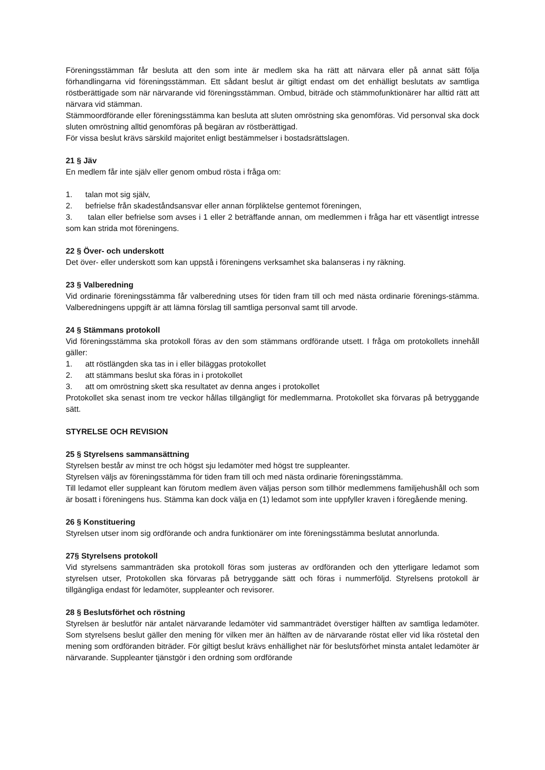Föreningsstämman får besluta att den som inte är medlem ska ha rätt att närvara eller på annat sätt följa förhandlingarna vid föreningsstämman. Ett sådant beslut är giltigt endast om det enhälligt beslutats av samtliga röstberättigade som när närvarande vid föreningsstämman. Ombud, biträde och stämmofunktionärer har alltid rätt att närvara vid stämman.
Stämmoordförande eller föreningsstämma kan besluta att sluten omröstning ska genomföras. Vid personval ska dock sluten omröstning alltid genomföras på begäran av röstberättigad.
För vissa beslut krävs särskild majoritet enligt bestämmelser i bostadsrättslagen.
21 § Jäv
En medlem får inte själv eller genom ombud rösta i fråga om:
1. talan mot sig själv,
2. befrielse från skadeståndsansvar eller annan förpliktelse gentemot föreningen,
3. talan eller befrielse som avses i 1 eller 2 beträffande annan, om medlemmen i fråga har ett väsentligt intresse som kan strida mot föreningens.
22 § Över- och underskott
Det över- eller underskott som kan uppstå i föreningens verksamhet ska balanseras i ny räkning.
23 § Valberedning
Vid ordinarie föreningsstämma får valberedning utses för tiden fram till och med nästa ordinarie förenings-stämma. Valberedningens uppgift är att lämna förslag till samtliga personval samt till arvode.
24 § Stämmans protokoll
Vid föreningsstämma ska protokoll föras av den som stämmans ordförande utsett. I fråga om protokollets innehåll gäller:
1. att röstlängden ska tas in i eller biläggas protokollet
2. att stämmans beslut ska föras in i protokollet
3. att om omröstning skett ska resultatet av denna anges i protokollet
Protokollet ska senast inom tre veckor hållas tillgängligt för medlemmarna. Protokollet ska förvaras på betryggande sätt.
STYRELSE OCH REVISION
25 § Styrelsens sammansättning
Styrelsen består av minst tre och högst sju ledamöter med högst tre suppleanter.
Styrelsen väljs av föreningsstämma för tiden fram till och med nästa ordinarie föreningsstämma.
Till ledamot eller suppleant kan förutom medlem även väljas person som tillhör medlemmens familjehushåll och som är bosatt i föreningens hus. Stämma kan dock välja en (1) ledamot som inte uppfyller kraven i föregående mening.
26 § Konstituering
Styrelsen utser inom sig ordförande och andra funktionärer om inte föreningsstämma beslutat annorlunda.
27§ Styrelsens protokoll
Vid styrelsens sammanträden ska protokoll föras som justeras av ordföranden och den ytterligare ledamot som styrelsen utser, Protokollen ska förvaras på betryggande sätt och föras i nummerföljd. Styrelsens protokoll är tillgängliga endast för ledamöter, suppleanter och revisorer.
28 § Beslutsförhet och röstning
Styrelsen är beslutför när antalet närvarande ledamöter vid sammanträdet överstiger hälften av samtliga ledamöter. Som styrelsens beslut gäller den mening för vilken mer än hälften av de närvarande röstat eller vid lika röstetal den mening som ordföranden biträder. För giltigt beslut krävs enhällighet när för beslutsförhet minsta antalet ledamöter är närvarande. Suppleanter tjänstgör i den ordning som ordförande